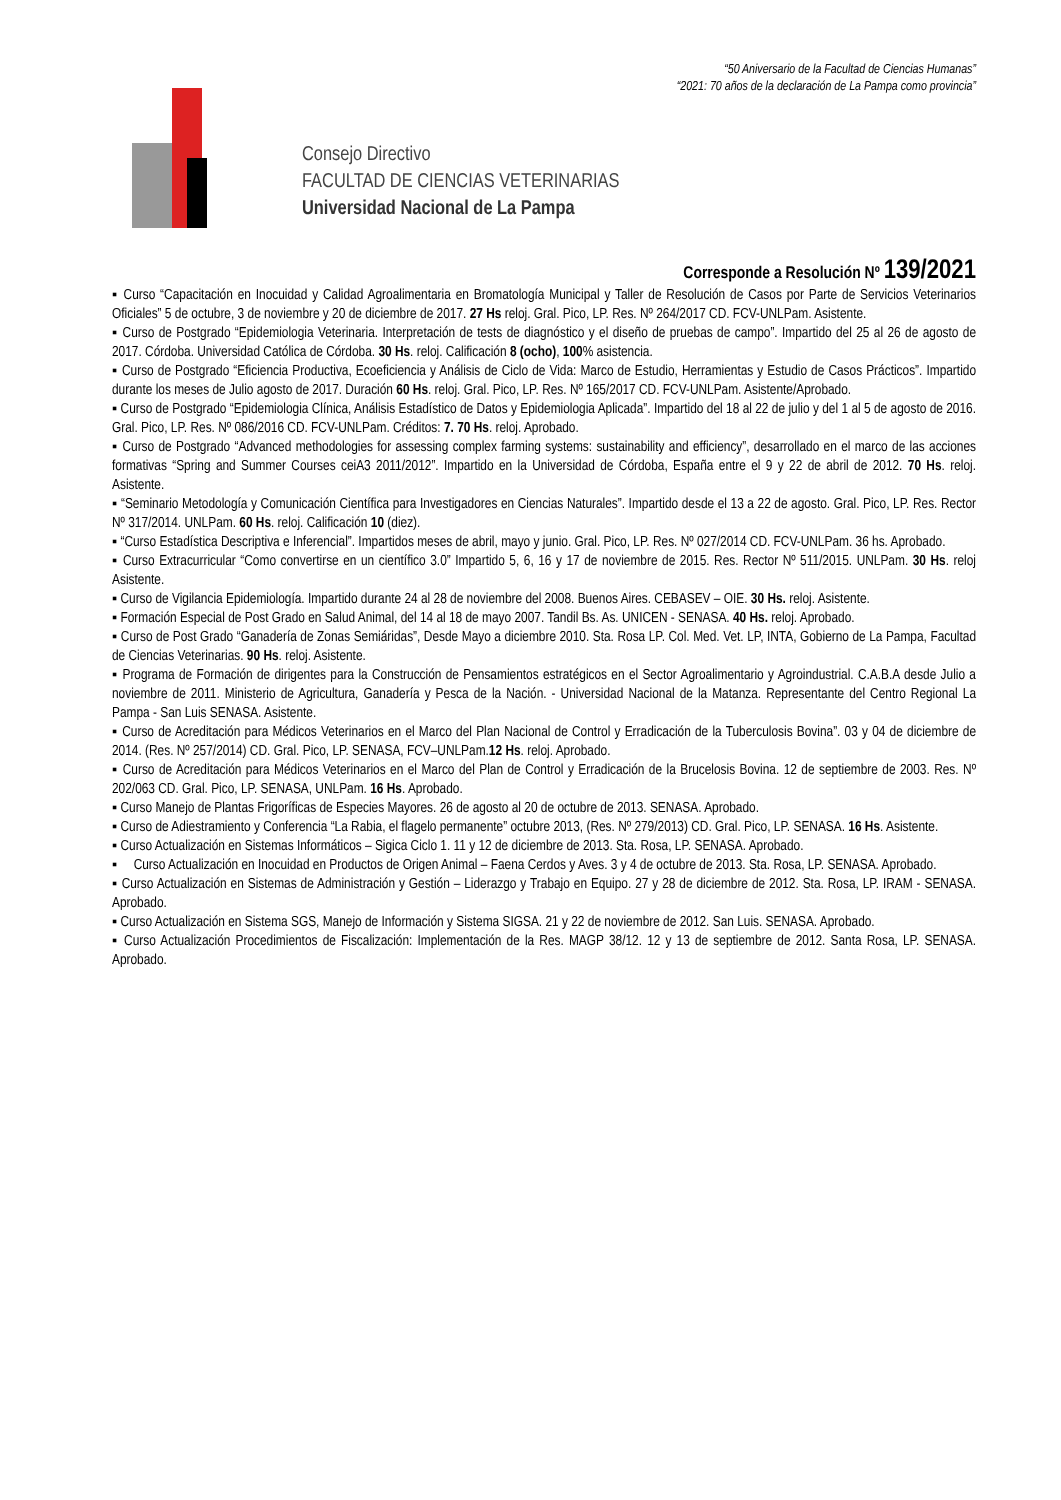“50 Aniversario de la Facultad de Ciencias Humanas”
“2021: 70 años de la declaración de La Pampa como provincia”
Consejo Directivo
FACULTAD DE CIENCIAS VETERINARIAS
Universidad Nacional de La Pampa
Corresponde a Resolución Nº 139/2021
▪ Curso “Capacitación en Inocuidad y Calidad Agroalimentaria en Bromatología Municipal y Taller de Resolución de Casos por Parte de Servicios Veterinarios Oficiales” 5 de octubre, 3 de noviembre y 20 de diciembre de 2017. 27 Hs reloj. Gral. Pico, LP. Res. Nº 264/2017 CD. FCV-UNLPam. Asistente.
▪ Curso de Postgrado “Epidemiologia Veterinaria. Interpretación de tests de diagnóstico y el diseño de pruebas de campo”. Impartido del 25 al 26 de agosto de 2017. Córdoba. Universidad Católica de Córdoba. 30 Hs. reloj. Calificación 8 (ocho), 100% asistencia.
▪ Curso de Postgrado “Eficiencia Productiva, Ecoeficiencia y Análisis de Ciclo de Vida: Marco de Estudio, Herramientas y Estudio de Casos Prácticos”. Impartido durante los meses de Julio agosto de 2017. Duración 60 Hs. reloj. Gral. Pico, LP. Res. Nº 165/2017 CD. FCV-UNLPam. Asistente/Aprobado.
▪ Curso de Postgrado “Epidemiologia Clínica, Análisis Estadístico de Datos y Epidemiologia Aplicada”. Impartido del 18 al 22 de julio y del 1 al 5 de agosto de 2016. Gral. Pico, LP. Res. Nº 086/2016 CD. FCV-UNLPam. Créditos: 7. 70 Hs. reloj. Aprobado.
▪ Curso de Postgrado “Advanced methodologies for assessing complex farming systems: sustainability and efficiency”, desarrollado en el marco de las acciones formativas “Spring and Summer Courses ceiA3 2011/2012”. Impartido en la Universidad de Córdoba, España entre el 9 y 22 de abril de 2012. 70 Hs. reloj. Asistente.
▪ “Seminario Metodología y Comunicación Científica para Investigadores en Ciencias Naturales”. Impartido desde el 13 a 22 de agosto. Gral. Pico, LP. Res. Rector Nº 317/2014. UNLPam. 60 Hs. reloj. Calificación 10 (diez).
▪ “Curso Estadística Descriptiva e Inferencial”. Impartidos meses de abril, mayo y junio. Gral. Pico, LP. Res. Nº 027/2014 CD. FCV-UNLPam. 36 hs. Aprobado.
▪ Curso Extracurricular “Como convertirse en un científico 3.0” Impartido 5, 6, 16 y 17 de noviembre de 2015. Res. Rector Nº 511/2015. UNLPam. 30 Hs. reloj Asistente.
▪ Curso de Vigilancia Epidemiología. Impartido durante 24 al 28 de noviembre del 2008. Buenos Aires. CEBASEV – OIE. 30 Hs. reloj. Asistente.
▪ Formación Especial de Post Grado en Salud Animal, del 14 al 18 de mayo 2007. Tandil Bs. As. UNICEN - SENASA. 40 Hs. reloj. Aprobado.
▪ Curso de Post Grado “Ganadería de Zonas Semiáridas”, Desde Mayo a diciembre 2010. Sta. Rosa LP. Col. Med. Vet. LP, INTA, Gobierno de La Pampa, Facultad de Ciencias Veterinarias. 90 Hs. reloj. Asistente.
▪ Programa de Formación de dirigentes para la Construcción de Pensamientos estratégicos en el Sector Agroalimentario y Agroindustrial. C.A.B.A desde Julio a noviembre de 2011. Ministerio de Agricultura, Ganadería y Pesca de la Nación. - Universidad Nacional de la Matanza. Representante del Centro Regional La Pampa - San Luis SENASA. Asistente.
▪ Curso de Acreditación para Médicos Veterinarios en el Marco del Plan Nacional de Control y Erradicación de la Tuberculosis Bovina”. 03 y 04 de diciembre de 2014. (Res. Nº 257/2014) CD. Gral. Pico, LP. SENASA, FCV–UNLPam.12 Hs. reloj. Aprobado.
▪ Curso de Acreditación para Médicos Veterinarios en el Marco del Plan de Control y Erradicación de la Brucelosis Bovina. 12 de septiembre de 2003. Res. Nº 202/063 CD. Gral. Pico, LP. SENASA, UNLPam. 16 Hs. Aprobado.
▪ Curso Manejo de Plantas Frigoríficas de Especies Mayores. 26 de agosto al 20 de octubre de 2013. SENASA. Aprobado.
▪ Curso de Adiestramiento y Conferencia “La Rabia, el flagelo permanente” octubre 2013, (Res. Nº 279/2013) CD. Gral. Pico, LP. SENASA. 16 Hs. Asistente.
▪ Curso Actualización en Sistemas Informáticos – Sigica Ciclo 1. 11 y 12 de diciembre de 2013. Sta. Rosa, LP. SENASA. Aprobado.
▪ Curso Actualización en Inocuidad en Productos de Origen Animal – Faena Cerdos y Aves. 3 y 4 de octubre de 2013. Sta. Rosa, LP. SENASA. Aprobado.
▪ Curso Actualización en Sistemas de Administración y Gestión – Liderazgo y Trabajo en Equipo. 27 y 28 de diciembre de 2012. Sta. Rosa, LP. IRAM - SENASA. Aprobado.
▪ Curso Actualización en Sistema SGS, Manejo de Información y Sistema SIGSA. 21 y 22 de noviembre de 2012. San Luis. SENASA. Aprobado.
▪ Curso Actualización Procedimientos de Fiscalización: Implementación de la Res. MAGP 38/12. 12 y 13 de septiembre de 2012. Santa Rosa, LP. SENASA. Aprobado.